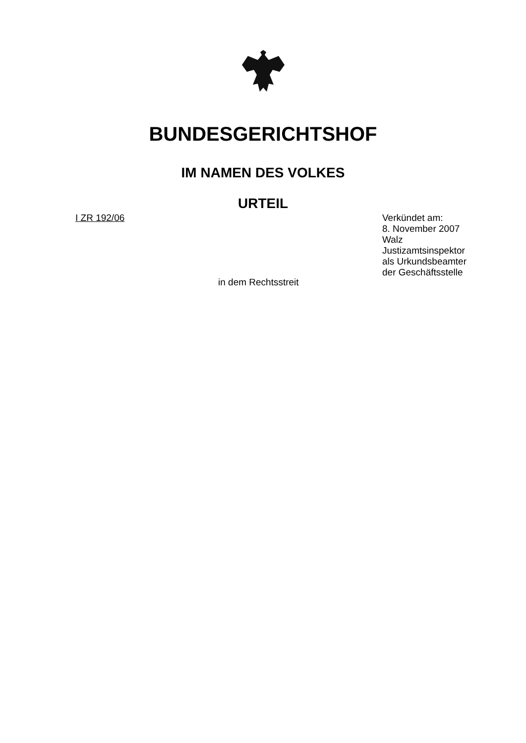BUNDESGERICHTSHOF
IM NAMEN DES VOLKES
URTEIL
I ZR 192/06 Verkündet am:
8. November 2007
Walz
Justizamtsinspektor
als Urkundsbeamter
der Geschäftsstelle
in dem Rechtsstreit